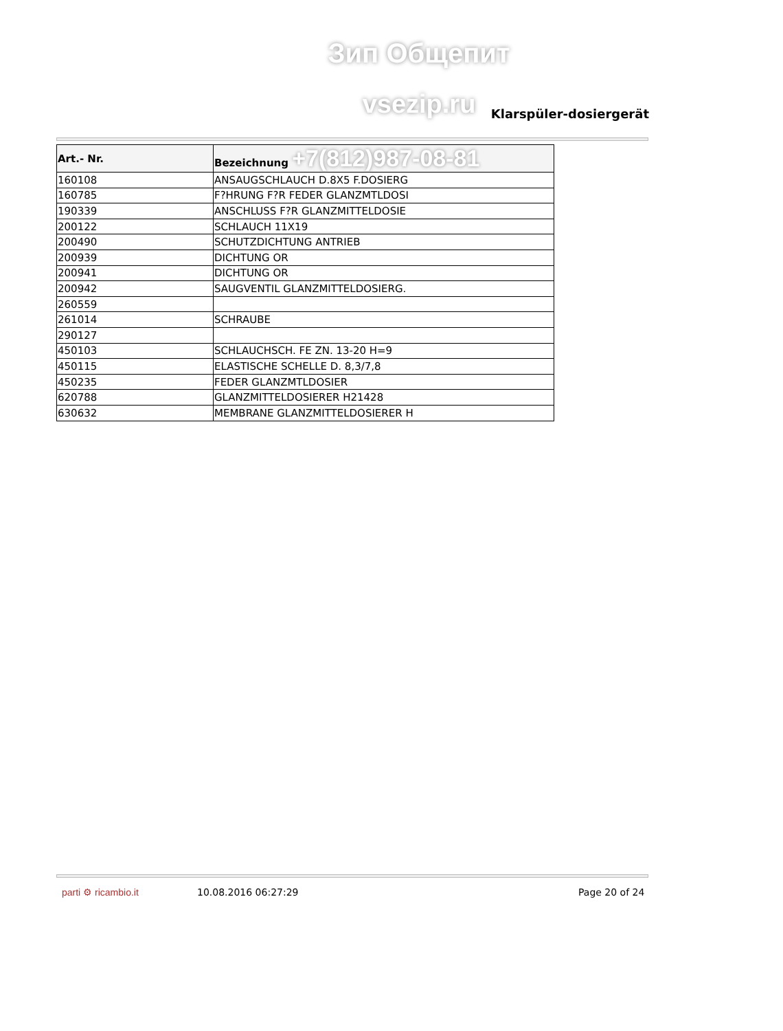Зип Общепит
vsezip.ru Klarspüler-dosiergerät
| Art.- Nr. | Bezeichnung +7(812)987-08-81 |
| --- | --- |
| 160108 | ANSAUGSCHLAUCH D.8X5 F.DOSIERG |
| 160785 | F?HRUNG F?R FEDER GLANZMTLDOSI |
| 190339 | ANSCHLUSS F?R GLANZMITTELDOSIE |
| 200122 | SCHLAUCH 11X19 |
| 200490 | SCHUTZDICHTUNG ANTRIEB |
| 200939 | DICHTUNG OR |
| 200941 | DICHTUNG OR |
| 200942 | SAUGVENTIL GLANZMITTELDOSIERG. |
| 260559 | |
| 261014 | SCHRAUBE |
| 290127 | |
| 450103 | SCHLAUCHSCH. FE ZN. 13-20 H=9 |
| 450115 | ELASTISCHE SCHELLE D. 8,3/7,8 |
| 450235 | FEDER GLANZMTLDOSIER |
| 620788 | GLANZMITTELDOSIERER H21428 |
| 630632 | MEMBRANE GLANZMITTELDOSIERER H |
parti ⚙ ricambio.it 10.08.2016 06:27:29 Page 20 of 24